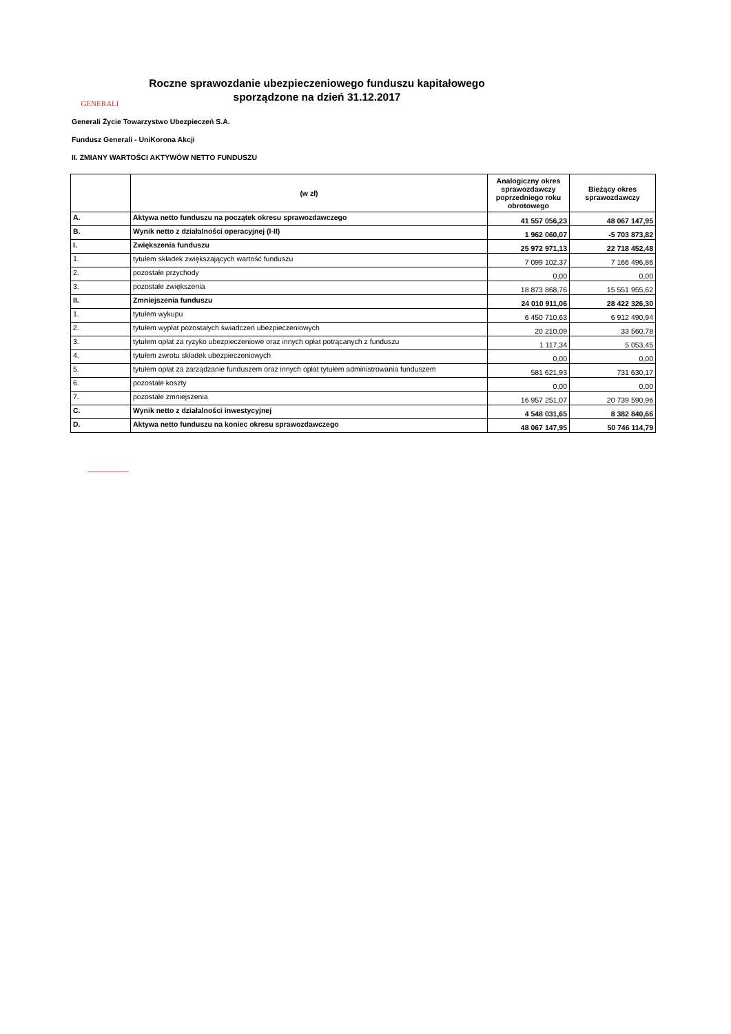GENERALI
Roczne sprawozdanie ubezpieczeniowego funduszu kapitałowego
sporządzone na dzień 31.12.2017
Generali Życie Towarzystwo Ubezpieczeń S.A.
Fundusz Generali - UniKorona Akcji
II. ZMIANY WARTOŚCI AKTYWÓW NETTO FUNDUSZU
| | (w zł) | Analogiczny okres sprawozdawczy poprzedniego roku obrotowego | Bieżący okres sprawozdawczy |
| --- | --- | --- | --- |
| A. | Aktywa netto funduszu na początek okresu sprawozdawczego | 41 557 056,23 | 48 067 147,95 |
| B. | Wynik netto z działalności operacyjnej (I-II) | 1 962 060,07 | -5 703 873,82 |
| I. | Zwiększenia funduszu | 25 972 971,13 | 22 718 452,48 |
| 1. | tytułem składek zwiększających wartość funduszu | 7 099 102,37 | 7 166 496,86 |
| 2. | pozostałe przychody | 0,00 | 0,00 |
| 3. | pozostałe zwiększenia | 18 873 868,76 | 15 551 955,62 |
| II. | Zmniejszenia funduszu | 24 010 911,06 | 28 422 326,30 |
| 1. | tytułem wykupu | 6 450 710,63 | 6 912 490,94 |
| 2. | tytułem wypłat pozostałych świadczeń ubezpieczeniowych | 20 210,09 | 33 560,78 |
| 3. | tytułem opłat za ryzyko ubezpieczeniowe oraz innych opłat potrącanych z funduszu | 1 117,34 | 5 053,45 |
| 4. | tytułem zwrotu składek ubezpieczeniowych | 0,00 | 0,00 |
| 5. | tytułem opłat za zarządzanie funduszem oraz innych opłat tytułem administrowania funduszem | 581 621,93 | 731 630,17 |
| 6. | pozostałe koszty | 0,00 | 0,00 |
| 7. | pozostałe zmniejszenia | 16 957 251,07 | 20 739 590,96 |
| C. | Wynik netto z działalności inwestycyjnej | 4 548 031,65 | 8 382 840,66 |
| D. | Aktywa netto funduszu na koniec okresu sprawozdawczego | 48 067 147,95 | 50 746 114,79 |